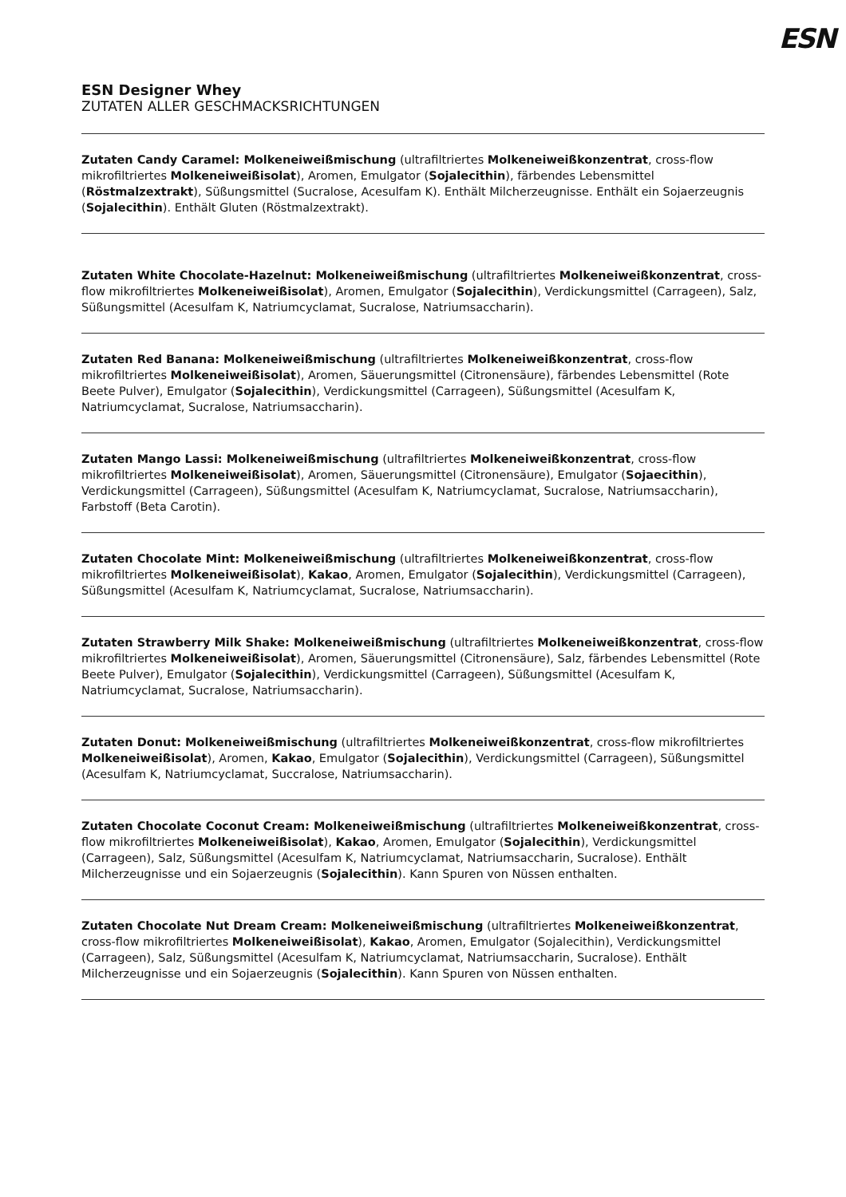ESN
ESN Designer Whey
ZUTATEN ALLER GESCHMACKSRICHTUNGEN
Zutaten Candy Caramel: Molkeneiweißmischung (ultrafiltriertes Molkeneiweißkonzentrat, cross-flow mikrofiltriertes Molkeneiweißisolat), Aromen, Emulgator (Sojalecithin), färbendes Lebensmittel (Röstmalzextrakt), Süßungsmittel (Sucralose, Acesulfam K). Enthält Milcherzeugnisse. Enthält ein Sojaerzeugnis (Sojalecithin). Enthält Gluten (Röstmalzextrakt).
Zutaten White Chocolate-Hazelnut: Molkeneiweißmischung (ultrafiltriertes Molkeneiweißkonzentrat, cross-flow mikrofiltriertes Molkeneiweißisolat), Aromen, Emulgator (Sojalecithin), Verdickungsmittel (Carrageen), Salz, Süßungsmittel (Acesulfam K, Natriumcyclamat, Sucralose, Natriumsaccharin).
Zutaten Red Banana: Molkeneiweißmischung (ultrafiltriertes Molkeneiweißkonzentrat, cross-flow mikrofiltriertes Molkeneiweißisolat), Aromen, Säuerungsmittel (Citronensäure), färbendes Lebensmittel (Rote Beete Pulver), Emulgator (Sojalecithin), Verdickungsmittel (Carrageen), Süßungsmittel (Acesulfam K, Natriumcyclamat, Sucralose, Natriumsaccharin).
Zutaten Mango Lassi: Molkeneiweißmischung (ultrafiltriertes Molkeneiweißkonzentrat, cross-flow mikrofiltriertes Molkeneiweißisolat), Aromen, Säuerungsmittel (Citronensäure), Emulgator (Sojaecithin), Verdickungsmittel (Carrageen), Süßungsmittel (Acesulfam K, Natriumcyclamat, Sucralose, Natriumsaccharin), Farbstoff (Beta Carotin).
Zutaten Chocolate Mint: Molkeneiweißmischung (ultrafiltriertes Molkeneiweißkonzentrat, cross-flow mikrofiltriertes Molkeneiweißisolat), Kakao, Aromen, Emulgator (Sojalecithin), Verdickungsmittel (Carrageen), Süßungsmittel (Acesulfam K, Natriumcyclamat, Sucralose, Natriumsaccharin).
Zutaten Strawberry Milk Shake: Molkeneiweißmischung (ultrafiltriertes Molkeneiweißkonzentrat, cross-flow mikrofiltriertes Molkeneiweißisolat), Aromen, Säuerungsmittel (Citronensäure), Salz, färbendes Lebensmittel (Rote Beete Pulver), Emulgator (Sojalecithin), Verdickungsmittel (Carrageen), Süßungsmittel (Acesulfam K, Natriumcyclamat, Sucralose, Natriumsaccharin).
Zutaten Donut: Molkeneiweißmischung (ultrafiltriertes Molkeneiweißkonzentrat, cross-flow mikrofiltriertes Molkeneiweißisolat), Aromen, Kakao, Emulgator (Sojalecithin), Verdickungsmittel (Carrageen), Süßungsmittel (Acesulfam K, Natriumcyclamat, Succralose, Natriumsaccharin).
Zutaten Chocolate Coconut Cream: Molkeneiweißmischung (ultrafiltriertes Molkeneiweißkonzentrat, cross-flow mikrofiltriertes Molkeneiweißisolat), Kakao, Aromen, Emulgator (Sojalecithin), Verdickungsmittel (Carrageen), Salz, Süßungsmittel (Acesulfam K, Natriumcyclamat, Natriumsaccharin, Sucralose). Enthält Milcherzeugnisse und ein Sojaerzeugnis (Sojalecithin). Kann Spuren von Nüssen enthalten.
Zutaten Chocolate Nut Dream Cream: Molkeneiweißmischung (ultrafiltriertes Molkeneiweißkonzentrat, cross-flow mikrofiltriertes Molkeneiweißisolat), Kakao, Aromen, Emulgator (Sojalecithin), Verdickungsmittel (Carrageen), Salz, Süßungsmittel (Acesulfam K, Natriumcyclamat, Natriumsaccharin, Sucralose). Enthält Milcherzeugnisse und ein Sojaerzeugnis (Sojalecithin). Kann Spuren von Nüssen enthalten.